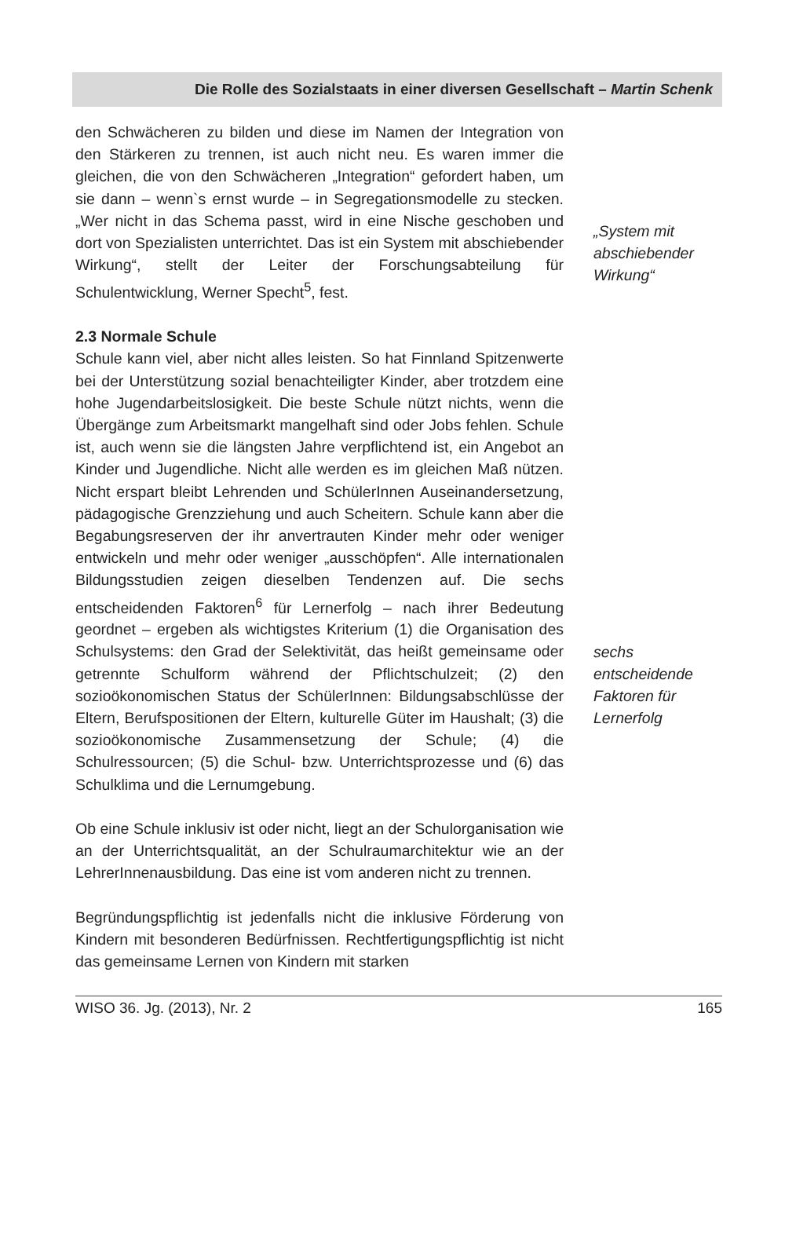Die Rolle des Sozialstaats in einer diversen Gesellschaft – Martin Schenk
den Schwächeren zu bilden und diese im Namen der Integration von den Stärkeren zu trennen, ist auch nicht neu. Es waren immer die gleichen, die von den Schwächeren „Integration“ gefordert haben, um sie dann – wenn`s ernst wurde – in Segregationsmodelle zu stecken. „Wer nicht in das Schema passt, wird in eine Nische geschoben und dort von Spezialisten unterrichtet. Das ist ein System mit abschiebender Wirkung“, stellt der Leiter der Forschungsabteilung für Schulentwicklung, Werner Specht<sup>5</sup>, fest.
2.3 Normale Schule
Schule kann viel, aber nicht alles leisten. So hat Finnland Spitzenwerte bei der Unterstützung sozial benachteiligter Kinder, aber trotzdem eine hohe Jugendarbeitslosigkeit. Die beste Schule nützt nichts, wenn die Übergänge zum Arbeitsmarkt mangelhaft sind oder Jobs fehlen. Schule ist, auch wenn sie die längsten Jahre verpflichtend ist, ein Angebot an Kinder und Jugendliche. Nicht alle werden es im gleichen Maß nützen. Nicht erspart bleibt Lehrenden und SchülerInnen Auseinandersetzung, pädagogische Grenzziehung und auch Scheitern. Schule kann aber die Begabungsreserven der ihr anvertrauten Kinder mehr oder weniger entwickeln und mehr oder weniger „ausschöpfen“. Alle internationalen Bildungsstudien zeigen dieselben Tendenzen auf. Die sechs entscheidenden Faktoren<sup>6</sup> für Lernerfolg – nach ihrer Bedeutung geordnet – ergeben als wichtigstes Kriterium (1) die Organisation des Schulsystems: den Grad der Selektivität, das heißt gemeinsame oder getrennte Schulform während der Pflichtschulzeit; (2) den sozioökonomischen Status der SchülerInnen: Bildungsabschlüsse der Eltern, Berufspositionen der Eltern, kulturelle Güter im Haushalt; (3) die sozioökonomische Zusammensetzung der Schule; (4) die Schulressourcen; (5) die Schul- bzw. Unterrichtsprozesse und (6) das Schulklima und die Lernumgebung.
Ob eine Schule inklusiv ist oder nicht, liegt an der Schulorganisation wie an der Unterrichtsqualität, an der Schulraumarchitektur wie an der LehrerInnenausbildung. Das eine ist vom anderen nicht zu trennen.
Begründungspflichtig ist jedenfalls nicht die inklusive Förderung von Kindern mit besonderen Bedürfnissen. Rechtfertigungspflichtig ist nicht das gemeinsame Lernen von Kindern mit starken
„System mit abschiebender Wirkung“
sechs entscheidende Faktoren für Lernerfolg
WISO 36. Jg. (2013), Nr. 2 165